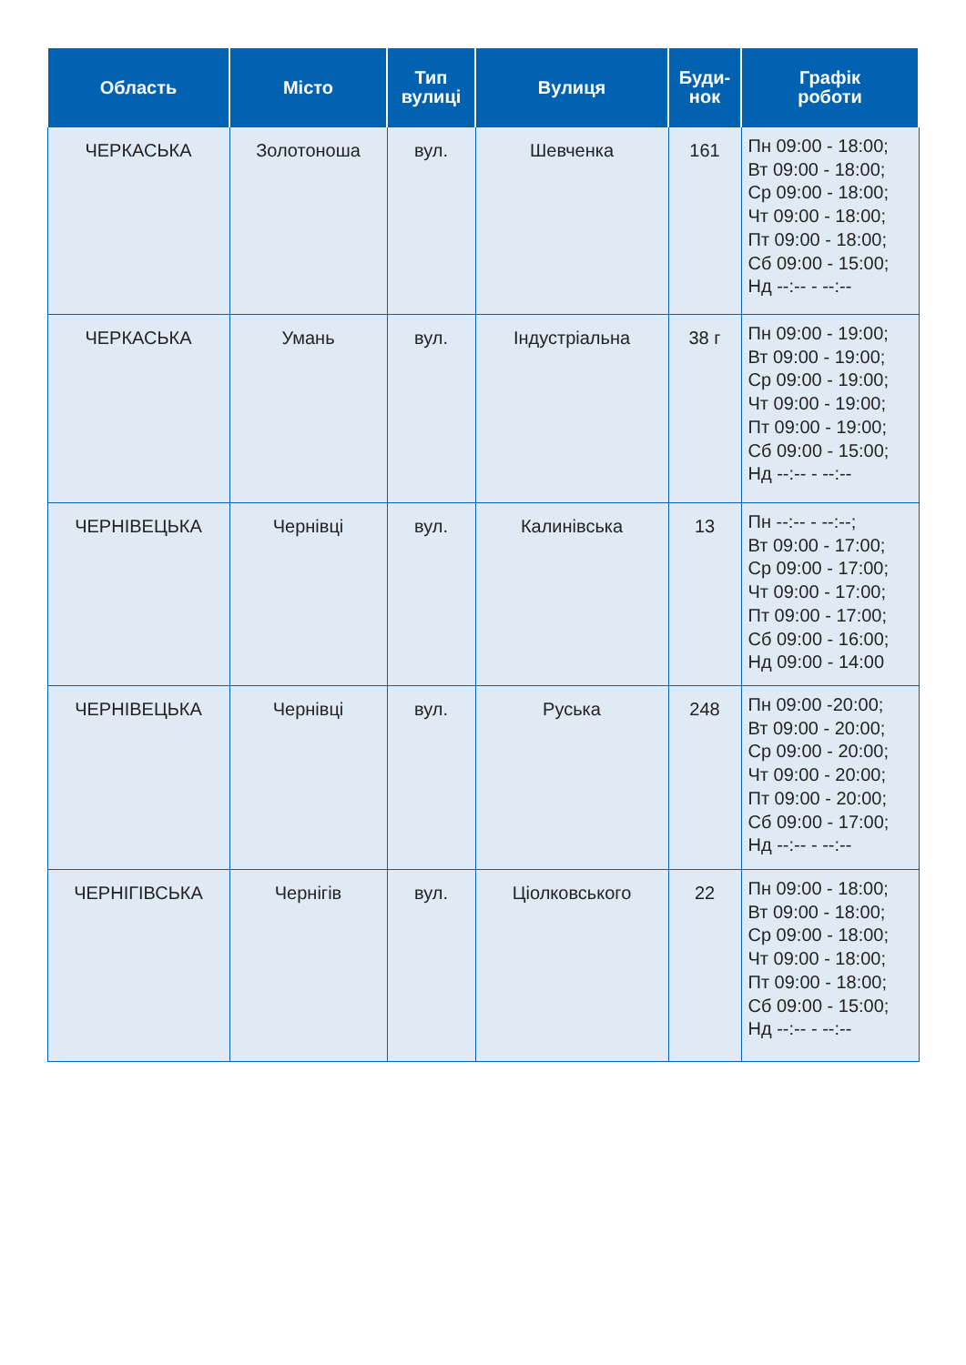| Область | Місто | Тип вулиці | Вулиця | Буди- нок | Графік роботи |
| --- | --- | --- | --- | --- | --- |
| ЧЕРКАСЬКА | Золотоноша | вул. | Шевченка | 161 | Пн 09:00 - 18:00; Вт 09:00 - 18:00; Ср 09:00 - 18:00; Чт 09:00 - 18:00; Пт 09:00 - 18:00; Сб 09:00 - 15:00; Нд --:-- - --:-- |
| ЧЕРКАСЬКА | Умань | вул. | Індустріальна | 38 г | Пн 09:00 - 19:00; Вт 09:00 - 19:00; Ср 09:00 - 19:00; Чт 09:00 - 19:00; Пт 09:00 - 19:00; Сб 09:00 - 15:00; Нд --:-- - --:-- |
| ЧЕРНІВЕЦЬКА | Чернівці | вул. | Калинівська | 13 | Пн --:-- - --:--; Вт 09:00 - 17:00; Ср 09:00 - 17:00; Чт 09:00 - 17:00; Пт 09:00 - 17:00; Сб 09:00 - 16:00; Нд 09:00 - 14:00 |
| ЧЕРНІВЕЦЬКА | Чернівці | вул. | Руська | 248 | Пн 09:00 -20:00; Вт 09:00 - 20:00; Ср 09:00 - 20:00; Чт 09:00 - 20:00; Пт 09:00 - 20:00; Сб 09:00 - 17:00; Нд --:-- - --:-- |
| ЧЕРНІГІВСЬКА | Чернігів | вул. | Ціолковського | 22 | Пн 09:00 - 18:00; Вт 09:00 - 18:00; Ср 09:00 - 18:00; Чт 09:00 - 18:00; Пт 09:00 - 18:00; Сб 09:00 - 15:00; Нд --:-- - --:-- |